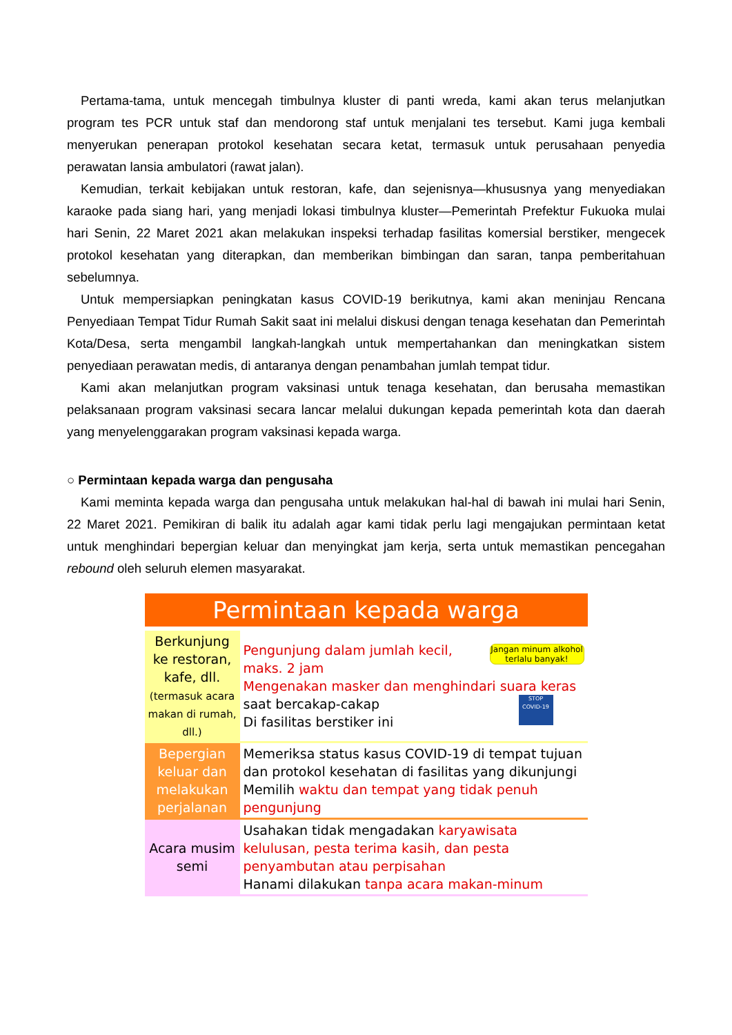Pertama-tama, untuk mencegah timbulnya kluster di panti wreda, kami akan terus melanjutkan program tes PCR untuk staf dan mendorong staf untuk menjalani tes tersebut. Kami juga kembali menyerukan penerapan protokol kesehatan secara ketat, termasuk untuk perusahaan penyedia perawatan lansia ambulatori (rawat jalan).
Kemudian, terkait kebijakan untuk restoran, kafe, dan sejenisnya—khususnya yang menyediakan karaoke pada siang hari, yang menjadi lokasi timbulnya kluster—Pemerintah Prefektur Fukuoka mulai hari Senin, 22 Maret 2021 akan melakukan inspeksi terhadap fasilitas komersial berstiker, mengecek protokol kesehatan yang diterapkan, dan memberikan bimbingan dan saran, tanpa pemberitahuan sebelumnya.
Untuk mempersiapkan peningkatan kasus COVID-19 berikutnya, kami akan meninjau Rencana Penyediaan Tempat Tidur Rumah Sakit saat ini melalui diskusi dengan tenaga kesehatan dan Pemerintah Kota/Desa, serta mengambil langkah-langkah untuk mempertahankan dan meningkatkan sistem penyediaan perawatan medis, di antaranya dengan penambahan jumlah tempat tidur.
Kami akan melanjutkan program vaksinasi untuk tenaga kesehatan, dan berusaha memastikan pelaksanaan program vaksinasi secara lancar melalui dukungan kepada pemerintah kota dan daerah yang menyelenggarakan program vaksinasi kepada warga.
○ Permintaan kepada warga dan pengusaha
Kami meminta kepada warga dan pengusaha untuk melakukan hal-hal di bawah ini mulai hari Senin, 22 Maret 2021. Pemikiran di balik itu adalah agar kami tidak perlu lagi mengajukan permintaan ketat untuk menghindari bepergian keluar dan menyingkat jam kerja, serta untuk memastikan pencegahan rebound oleh seluruh elemen masyarakat.
Permintaan kepada warga
| Berkunjung ke restoran, kafe, dll. (termasuk acara makan di rumah, dll.) | Jangan minum alkohol terlalu banyak! Pengunjung dalam jumlah kecil, maks. 2 jam Mengenakan masker dan menghindari suara keras saat bercakap-cakap STOP COVID-19 Di fasilitas berstiker ini |
| Bepergian keluar dan melakukan perjalanan | Memeriksa status kasus COVID-19 di tempat tujuan dan protokol kesehatan di fasilitas yang dikunjungi Memilih waktu dan tempat yang tidak penuh pengunjung |
| Acara musim semi | Usahakan tidak mengadakan karyawisata kelulusan, pesta terima kasih, dan pesta penyambutan atau perpisahan Hanami dilakukan tanpa acara makan-minum |